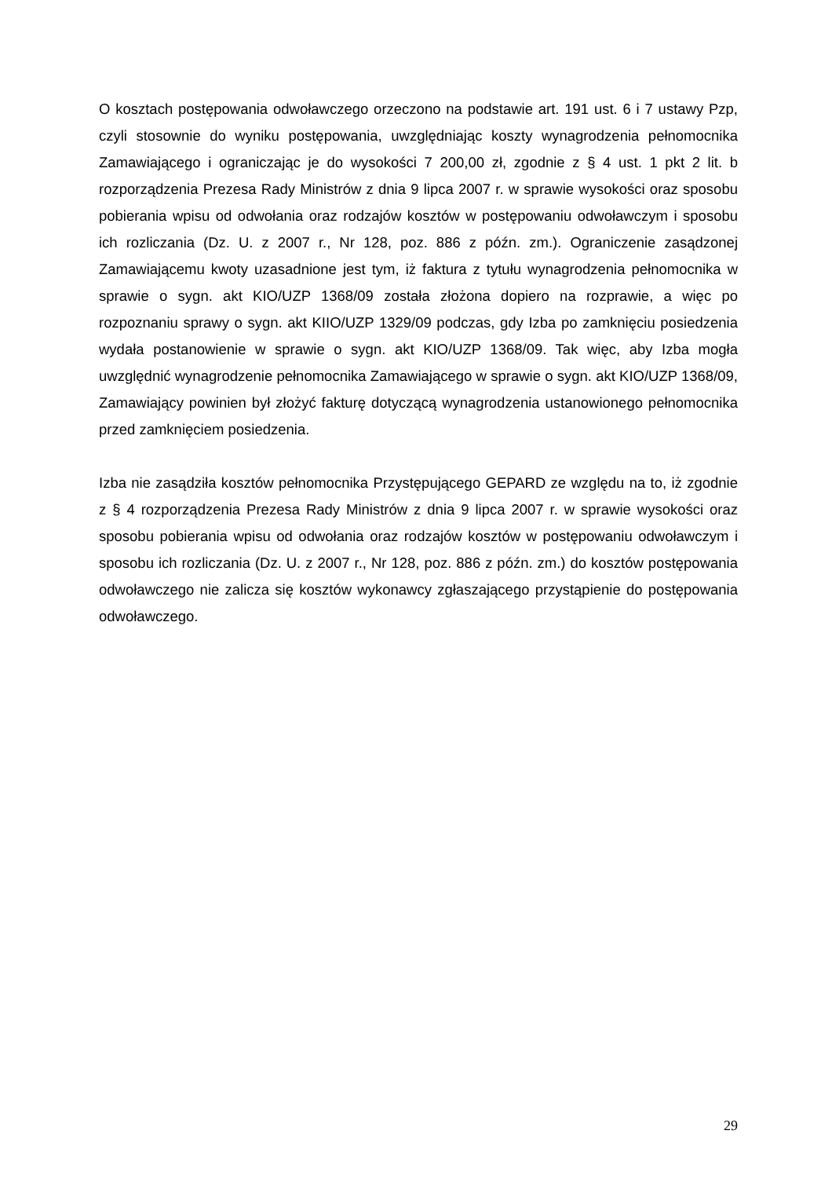O kosztach postępowania odwoławczego orzeczono na podstawie art. 191 ust. 6 i 7 ustawy Pzp, czyli stosownie do wyniku postępowania, uwzględniając koszty wynagrodzenia pełnomocnika Zamawiającego i ograniczając je do wysokości 7 200,00 zł, zgodnie z § 4 ust. 1 pkt 2 lit. b rozporządzenia Prezesa Rady Ministrów z dnia 9 lipca 2007 r. w sprawie wysokości oraz sposobu pobierania wpisu od odwołania oraz rodzajów kosztów w postępowaniu odwoławczym i sposobu ich rozliczania (Dz. U. z 2007 r., Nr 128, poz. 886 z późn. zm.). Ograniczenie zasądzonej Zamawiającemu kwoty uzasadnione jest tym, iż faktura z tytułu wynagrodzenia pełnomocnika w sprawie o sygn. akt KIO/UZP 1368/09 została złożona dopiero na rozprawie, a więc po rozpoznaniu sprawy o sygn. akt KIIO/UZP 1329/09 podczas, gdy Izba po zamknięciu posiedzenia wydała postanowienie w sprawie o sygn. akt KIO/UZP 1368/09. Tak więc, aby Izba mogła uwzględnić wynagrodzenie pełnomocnika Zamawiającego w sprawie o sygn. akt KIO/UZP 1368/09, Zamawiający powinien był złożyć fakturę dotyczącą wynagrodzenia ustanowionego pełnomocnika przed zamknięciem posiedzenia.
Izba nie zasądziła kosztów pełnomocnika Przystępującego GEPARD ze względu na to, iż zgodnie z § 4 rozporządzenia Prezesa Rady Ministrów z dnia 9 lipca 2007 r. w sprawie wysokości oraz sposobu pobierania wpisu od odwołania oraz rodzajów kosztów w postępowaniu odwoławczym i sposobu ich rozliczania (Dz. U. z 2007 r., Nr 128, poz. 886 z późn. zm.) do kosztów postępowania odwoławczego nie zalicza się kosztów wykonawcy zgłaszającego przystąpienie do postępowania odwoławczego.
29